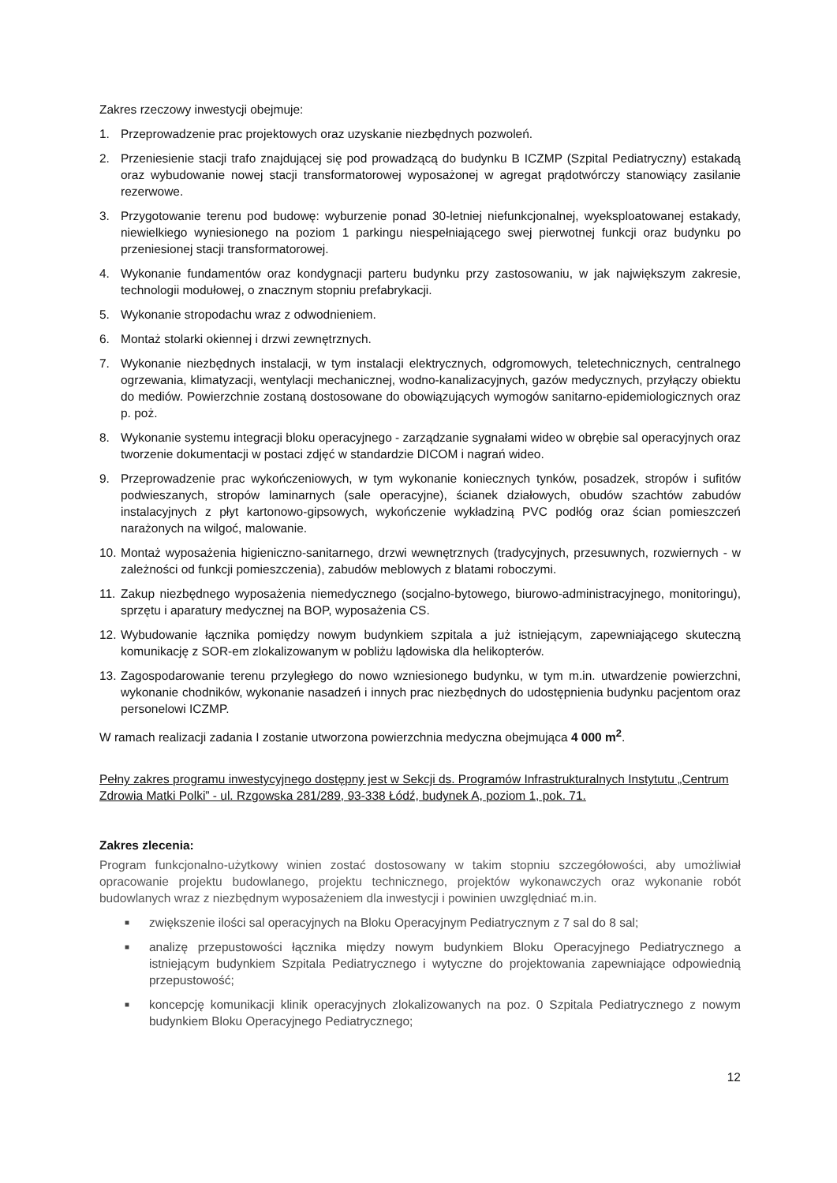Zakres rzeczowy inwestycji obejmuje:
1. Przeprowadzenie prac projektowych oraz uzyskanie niezbędnych pozwoleń.
2. Przeniesienie stacji trafo znajdującej się pod prowadzącą do budynku B ICZMP (Szpital Pediatryczny) estakadą oraz wybudowanie nowej stacji transformatorowej wyposażonej w agregat prądotwórczy stanowiący zasilanie rezerwowe.
3. Przygotowanie terenu pod budowę: wyburzenie ponad 30-letniej niefunkcjonalnej, wyeksploatowanej estakady, niewielkiego wyniesionego na poziom 1 parkingu niespełniającego swej pierwotnej funkcji oraz budynku po przeniesionej stacji transformatorowej.
4. Wykonanie fundamentów oraz kondygnacji parteru budynku przy zastosowaniu, w jak największym zakresie, technologii modułowej, o znacznym stopniu prefabrykacji.
5. Wykonanie stropodachu wraz z odwodnieniem.
6. Montaż stolarki okiennej i drzwi zewnętrznych.
7. Wykonanie niezbędnych instalacji, w tym instalacji elektrycznych, odgromowych, teletechnicznych, centralnego ogrzewania, klimatyzacji, wentylacji mechanicznej, wodno-kanalizacyjnych, gazów medycznych, przyłączy obiektu do mediów. Powierzchnie zostaną dostosowane do obowiązujących wymogów sanitarno-epidemiologicznych oraz p. poż.
8. Wykonanie systemu integracji bloku operacyjnego - zarządzanie sygnałami wideo w obrębie sal operacyjnych oraz tworzenie dokumentacji w postaci zdjęć w standardzie DICOM i nagrań wideo.
9. Przeprowadzenie prac wykończeniowych, w tym wykonanie koniecznych tynków, posadzek, stropów i sufitów podwieszanych, stropów laminarnych (sale operacyjne), ścianek działowych, obudów szachtów zabudów instalacyjnych z płyt kartonowo-gipsowych, wykończenie wykładziną PVC podłóg oraz ścian pomieszczeń narażonych na wilgoć, malowanie.
10. Montaż wyposażenia higieniczno-sanitarnego, drzwi wewnętrznych (tradycyjnych, przesuwnych, rozwiernych - w zależności od funkcji pomieszczenia), zabudów meblowych z blatami roboczymi.
11. Zakup niezbędnego wyposażenia niemedycznego (socjalno-bytowego, biurowo-administracyjnego, monitoringu), sprzętu i aparatury medycznej na BOP, wyposażenia CS.
12. Wybudowanie łącznika pomiędzy nowym budynkiem szpitala a już istniejącym, zapewniającego skuteczną komunikację z SOR-em zlokalizowanym w pobliżu lądowiska dla helikopterów.
13. Zagospodarowanie terenu przyległego do nowo wzniesionego budynku, w tym m.in. utwardzenie powierzchni, wykonanie chodników, wykonanie nasadzeń i innych prac niezbędnych do udostępnienia budynku pacjentom oraz personelowi ICZMP.
W ramach realizacji zadania I zostanie utworzona powierzchnia medyczna obejmująca 4 000 m<sup>2</sup>.
Pełny zakres programu inwestycyjnego dostępny jest w Sekcji ds. Programów Infrastrukturalnych Instytutu „Centrum Zdrowia Matki Polki” - ul. Rzgowska 281/289, 93-338 Łódź, budynek A, poziom 1, pok. 71.
Zakres zlecenia:
Program funkcjonalno-użytkowy winien zostać dostosowany w takim stopniu szczegółowości, aby umożliwiał opracowanie projektu budowlanego, projektu technicznego, projektów wykonawczych oraz wykonanie robót budowlanych wraz z niezbędnym wyposażeniem dla inwestycji i powinien uwzględniać m.in.
■ zwiększenie ilości sal operacyjnych na Bloku Operacyjnym Pediatrycznym z 7 sal do 8 sal;
■ analizę przepustowości łącznika między nowym budynkiem Bloku Operacyjnego Pediatrycznego a istniejącym budynkiem Szpitala Pediatrycznego i wytyczne do projektowania zapewniające odpowiednią przepustowość;
■ koncepcję komunikacji klinik operacyjnych zlokalizowanych na poz. 0 Szpitala Pediatrycznego z nowym budynkiem Bloku Operacyjnego Pediatrycznego;
12